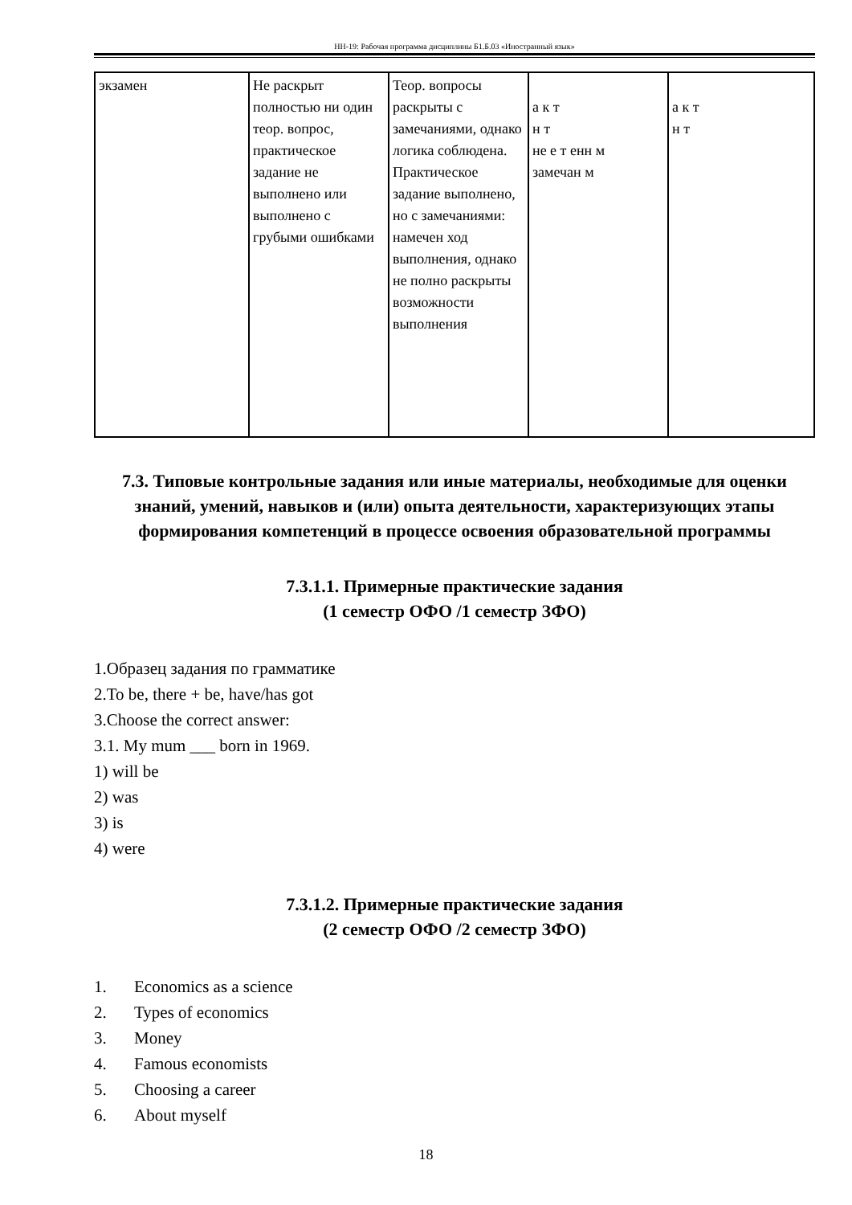НН-19: Рабочая программа дисциплины Б1.Б.03 «Иностранный язык»
| экзамен | Не раскрыт полностью ни один теор. вопрос, практическое задание не выполнено или выполнено с грубыми ошибками | Теор. вопросы раскрыты с замечаниями, однако логика соблюдена. Практическое задание выполнено, но с замечаниями: намечен ход выполнения, однако не полно раскрыты возможности выполнения | а к т н т не е т енн м замечан м | а к т н т |
7.3. Типовые контрольные задания или иные материалы, необходимые для оценки знаний, умений, навыков и (или) опыта деятельности, характеризующих этапы формирования компетенций в процессе освоения образовательной программы
7.3.1.1. Примерные практические задания
(1 семестр ОФО /1 семестр ЗФО)
1.Образец задания по грамматике
2.To be, there + be, have/has got
3.Choose the correct answer:
3.1. My mum ___ born in 1969.
1) will be
2) was
3) is
4) were
7.3.1.2. Примерные практические задания
(2 семестр ОФО /2 семестр ЗФО)
1. Economics as a science
2. Types of economics
3. Money
4. Famous economists
5. Choosing a career
6. About myself
18